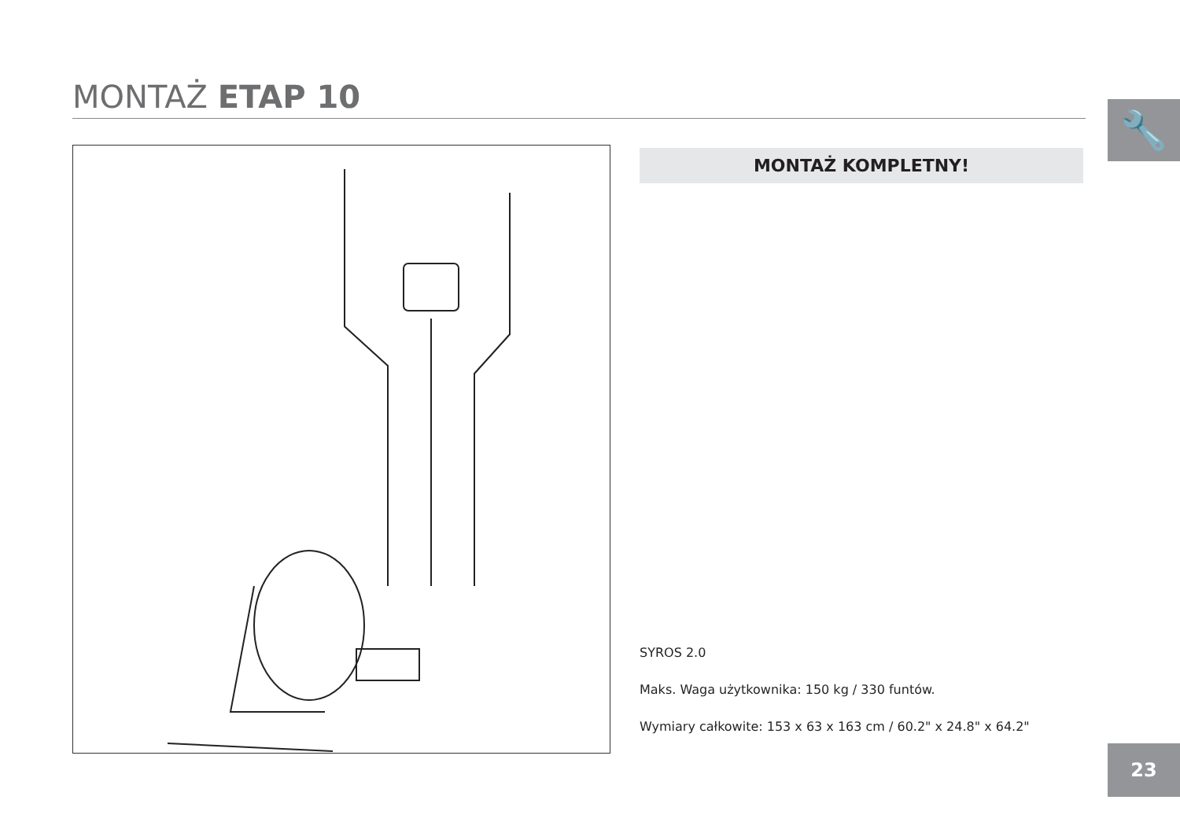MONTAŻ ETAP 10
🔧
MONTAŻ KOMPLETNY!
SYROS 2.0
Maks. Waga użytkownika: 150 kg / 330 funtów.
Wymiary całkowite: 153 x 63 x 163 cm / 60.2" x 24.8" x 64.2"
23